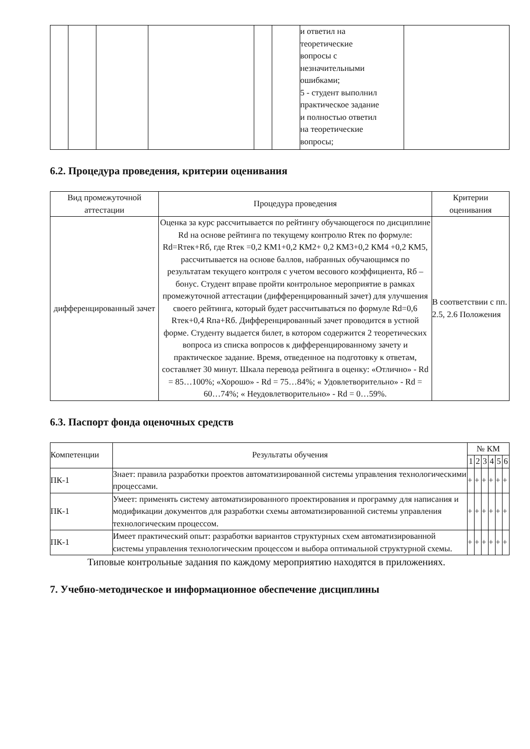| | | | | | | и ответил на теоретические вопросы с незначительными ошибками; 5 - студент выполнил практическое задание и полностью ответил на теоретические вопросы; | |
6.2. Процедура проведения, критерии оценивания
| Вид промежуточной аттестации | Процедура проведения | Критерии оценивания |
| --- | --- | --- |
| дифференцированный зачет | Оценка за курс рассчитывается по рейтингу обучающегося по дисциплине Rd на основе рейтинга по текущему контролю Rтек по формуле: Rd=Rтек+Rб, где Rтек =0,2 КМ1+0,2 КМ2+ 0,2 КМ3+0,2 КМ4 +0,2 КМ5, рассчитывается на основе баллов, набранных обучающимся по результатам текущего контроля с учетом весового коэффициента, Rб – бонус. Студент вправе пройти контрольное мероприятие в рамках промежуточной аттестации (дифференцированный зачет) для улучшения своего рейтинга, который будет рассчитываться по формуле Rd=0,6 Rтек+0,4 Rпа+Rб. Дифференцированный зачет проводится в устной форме. Студенту выдается билет, в котором содержится 2 теоретических вопроса из списка вопросов к дифференцированному зачету и практическое задание. Время, отведенное на подготовку к ответам, составляет 30 минут. Шкала перевода рейтинга в оценку: «Отлично» - Rd = 85…100%; «Хорошо» - Rd = 75…84%; « Удовлетворительно» - Rd = 60…74%; « Неудовлетворительно» - Rd = 0…59%. | В соответствии с пп. 2.5, 2.6 Положения |
6.3. Паспорт фонда оценочных средств
| Компетенции | Результаты обучения | № КМ | | | | | |
| --- | --- | --- | --- | --- | --- | --- | --- |
| | | 1 | 2 | 3 | 4 | 5 | 6 |
| ПК-1 | Знает: правила разработки проектов автоматизированной системы управления технологическими процессами. | + | + | + | + | + | + |
| ПК-1 | Умеет: применять систему автоматизированного проектирования и программу для написания и модификации документов для разработки схемы автоматизированной системы управления технологическим процессом. | + | + | + | + | + | + |
| ПК-1 | Имеет практический опыт: разработки вариантов структурных схем автоматизированной системы управления технологическим процессом и выбора оптимальной структурной схемы. | + | + | + | + | + | + |
Типовые контрольные задания по каждому мероприятию находятся в приложениях.
7. Учебно-методическое и информационное обеспечение дисциплины